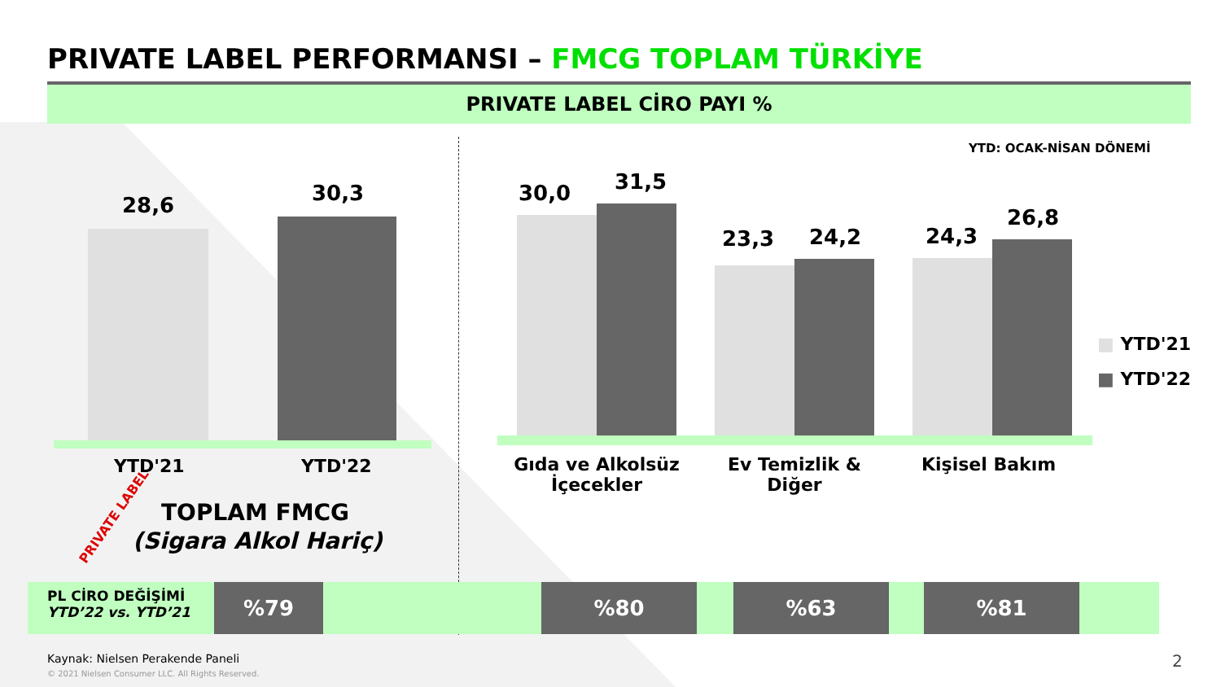PRIVATE LABEL PERFORMANSI – FMCG TOPLAM TÜRKİYE
PRIVATE LABEL CİRO PAYI %
YTD: OCAK-NİSAN DÖNEMİ
28,6 30,3
YTD'21 YTD'22
TOPLAM FMCG
(Sigara Alkol Hariç)
PRIVATE LABEL
30,0 31,5
23,3 24,2 24,3
26,8
Gıda ve Alkolsüz İçecekler
Ev Temizlik & Diğer
Kişisel Bakım
■ YTD'21
■ YTD'22
PL CİRO DEĞİŞİMİ
YTD’22 vs. YTD’21
%79 %80 %63 %81
Kaynak: Nielsen Perakende Paneli
© 2021 Nielsen Consumer LLC. All Rights Reserved.
2